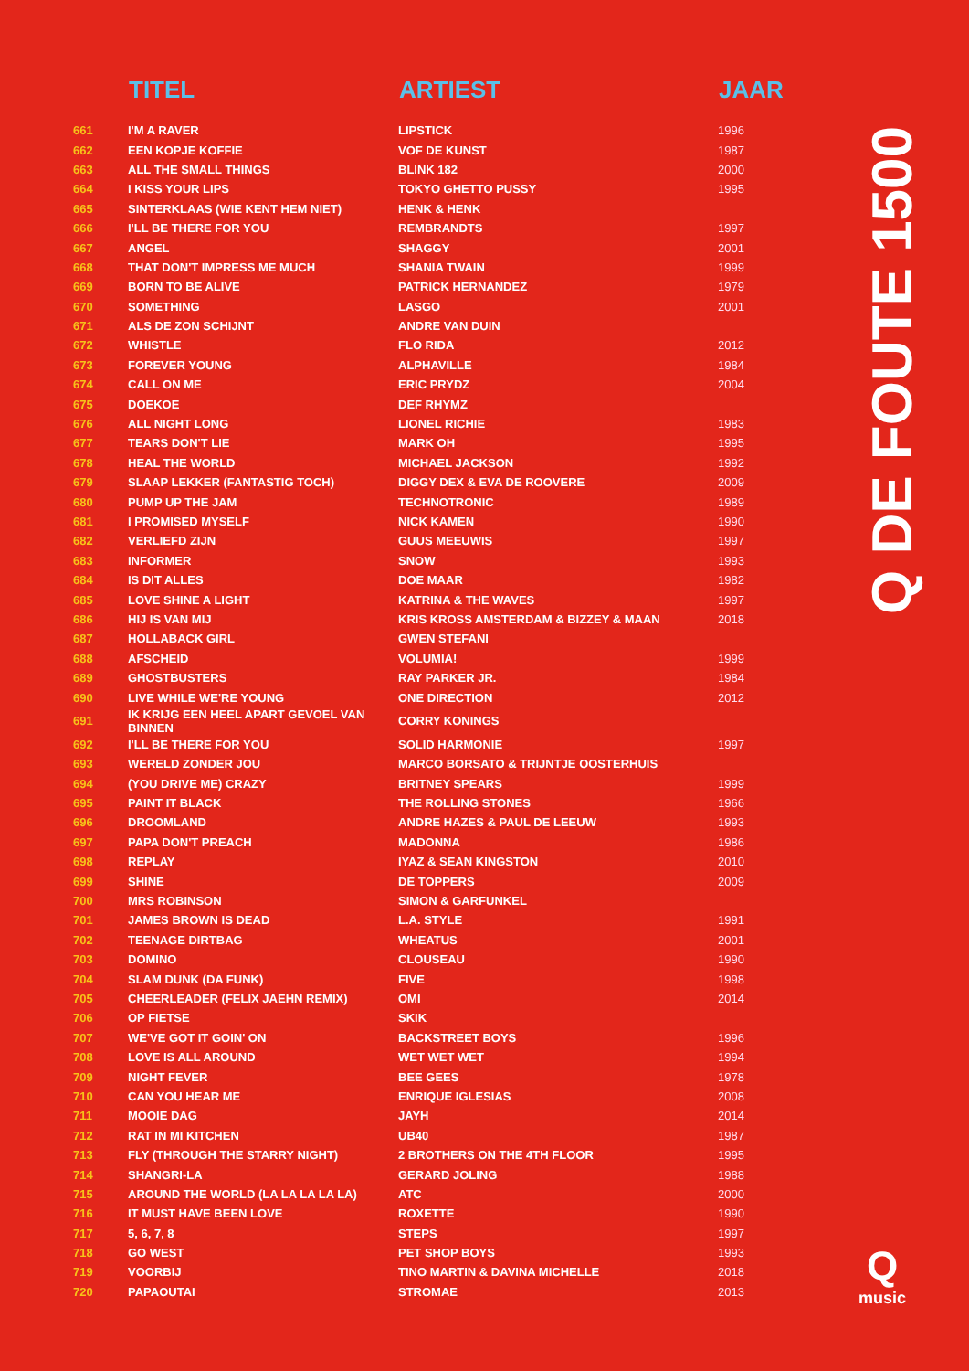| | TITEL | ARTIEST | JAAR |
| --- | --- | --- | --- |
| 661 | I'M A RAVER | LIPSTICK | 1996 |
| 662 | EEN KOPJE KOFFIE | VOF DE KUNST | 1987 |
| 663 | ALL THE SMALL THINGS | BLINK 182 | 2000 |
| 664 | I KISS YOUR LIPS | TOKYO GHETTO PUSSY | 1995 |
| 665 | SINTERKLAAS (WIE KENT HEM NIET) | HENK & HENK | |
| 666 | I'LL BE THERE FOR YOU | REMBRANDTS | 1997 |
| 667 | ANGEL | SHAGGY | 2001 |
| 668 | THAT DON'T IMPRESS ME MUCH | SHANIA TWAIN | 1999 |
| 669 | BORN TO BE ALIVE | PATRICK HERNANDEZ | 1979 |
| 670 | SOMETHING | LASGO | 2001 |
| 671 | ALS DE ZON SCHIJNT | ANDRE VAN DUIN | |
| 672 | WHISTLE | FLO RIDA | 2012 |
| 673 | FOREVER YOUNG | ALPHAVILLE | 1984 |
| 674 | CALL ON ME | ERIC PRYDZ | 2004 |
| 675 | DOEKOE | DEF RHYMZ | |
| 676 | ALL NIGHT LONG | LIONEL RICHIE | 1983 |
| 677 | TEARS DON'T LIE | MARK OH | 1995 |
| 678 | HEAL THE WORLD | MICHAEL JACKSON | 1992 |
| 679 | SLAAP LEKKER (FANTASTIG TOCH) | DIGGY DEX & EVA DE ROOVERE | 2009 |
| 680 | PUMP UP THE JAM | TECHNOTRONIC | 1989 |
| 681 | I PROMISED MYSELF | NICK KAMEN | 1990 |
| 682 | VERLIEFD ZIJN | GUUS MEEUWIS | 1997 |
| 683 | INFORMER | SNOW | 1993 |
| 684 | IS DIT ALLES | DOE MAAR | 1982 |
| 685 | LOVE SHINE A LIGHT | KATRINA & THE WAVES | 1997 |
| 686 | HIJ IS VAN MIJ | KRIS KROSS AMSTERDAM & BIZZEY & MAAN | 2018 |
| 687 | HOLLABACK GIRL | GWEN STEFANI | |
| 688 | AFSCHEID | VOLUMIA! | 1999 |
| 689 | GHOSTBUSTERS | RAY PARKER JR. | 1984 |
| 690 | LIVE WHILE WE'RE YOUNG | ONE DIRECTION | 2012 |
| 691 | IK KRIJG EEN HEEL APART GEVOEL VAN BINNEN | CORRY KONINGS | |
| 692 | I'LL BE THERE FOR YOU | SOLID HARMONIE | 1997 |
| 693 | WERELD ZONDER JOU | MARCO BORSATO & TRIJNTJE OOSTERHUIS | |
| 694 | (YOU DRIVE ME) CRAZY | BRITNEY SPEARS | 1999 |
| 695 | PAINT IT BLACK | THE ROLLING STONES | 1966 |
| 696 | DROOMLAND | ANDRE HAZES & PAUL DE LEEUW | 1993 |
| 697 | PAPA DON'T PREACH | MADONNA | 1986 |
| 698 | REPLAY | IYAZ & SEAN KINGSTON | 2010 |
| 699 | SHINE | DE TOPPERS | 2009 |
| 700 | MRS ROBINSON | SIMON & GARFUNKEL | |
| 701 | JAMES BROWN IS DEAD | L.A. STYLE | 1991 |
| 702 | TEENAGE DIRTBAG | WHEATUS | 2001 |
| 703 | DOMINO | CLOUSEAU | 1990 |
| 704 | SLAM DUNK (DA FUNK) | FIVE | 1998 |
| 705 | CHEERLEADER (FELIX JAEHN REMIX) | OMI | 2014 |
| 706 | OP FIETSE | SKIK | |
| 707 | WE'VE GOT IT GOIN' ON | BACKSTREET BOYS | 1996 |
| 708 | LOVE IS ALL AROUND | WET WET WET | 1994 |
| 709 | NIGHT FEVER | BEE GEES | 1978 |
| 710 | CAN YOU HEAR ME | ENRIQUE IGLESIAS | 2008 |
| 711 | MOOIE DAG | JAYH | 2014 |
| 712 | RAT IN MI KITCHEN | UB40 | 1987 |
| 713 | FLY (THROUGH THE STARRY NIGHT) | 2 BROTHERS ON THE 4TH FLOOR | 1995 |
| 714 | SHANGRI-LA | GERARD JOLING | 1988 |
| 715 | AROUND THE WORLD (LA LA LA LA LA) | ATC | 2000 |
| 716 | IT MUST HAVE BEEN LOVE | ROXETTE | 1990 |
| 717 | 5, 6, 7, 8 | STEPS | 1997 |
| 718 | GO WEST | PET SHOP BOYS | 1993 |
| 719 | VOORBIJ | TINO MARTIN & DAVINA MICHELLE | 2018 |
| 720 | PAPAOUTAI | STROMAE | 2013 |
Q DE FOUTE 1500
Q
music